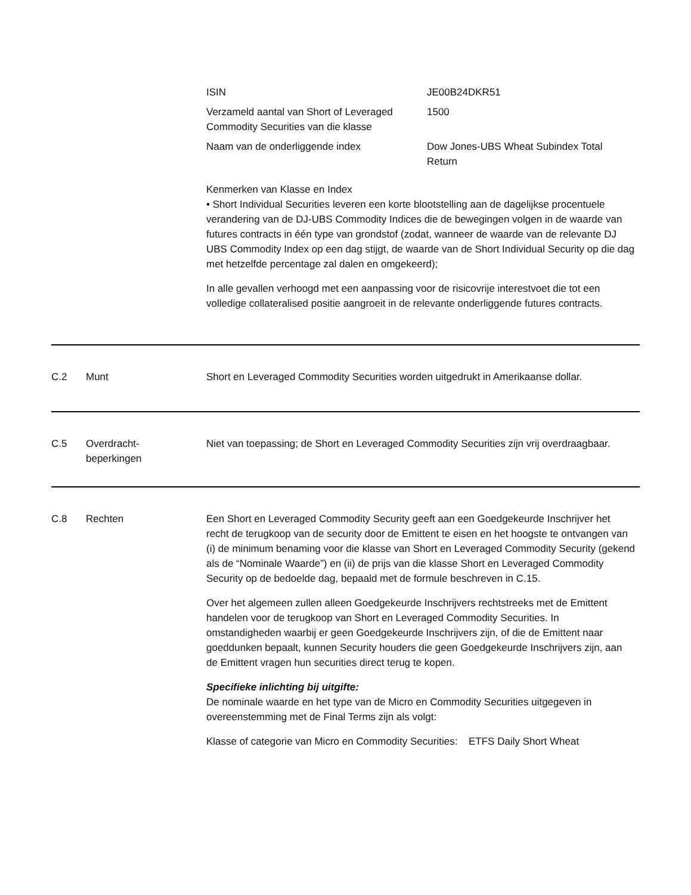| ISIN | JE00B24DKR51 |
| Verzameld aantal van Short of Leveraged Commodity Securities van die klasse | 1500 |
| Naam van de onderliggende index | Dow Jones-UBS Wheat Subindex Total Return |
Kenmerken van Klasse en Index
• Short Individual Securities leveren een korte blootstelling aan de dagelijkse procentuele verandering van de DJ-UBS Commodity Indices die de bewegingen volgen in de waarde van futures contracts in één type van grondstof (zodat, wanneer de waarde van de relevante DJ UBS Commodity Index op een dag stijgt, de waarde van de Short Individual Security op die dag met hetzelfde percentage zal dalen en omgekeerd);
In alle gevallen verhoogd met een aanpassing voor de risicovrije interestvoet die tot een volledige collateralised positie aangroeit in de relevante onderliggende futures contracts.
C.2 Munt Short en Leveraged Commodity Securities worden uitgedrukt in Amerikaanse dollar.
C.5 Overdracht-
beperkingen
Niet van toepassing; de Short en Leveraged Commodity Securities zijn vrij overdraagbaar.
C.8 Rechten Een Short en Leveraged Commodity Security geeft aan een Goedgekeurde Inschrijver het recht de terugkoop van de security door de Emittent te eisen en het hoogste te ontvangen van (i) de minimum benaming voor die klasse van Short en Leveraged Commodity Security (gekend als de “Nominale Waarde”) en (ii) de prijs van die klasse Short en Leveraged Commodity Security op de bedoelde dag, bepaald met de formule beschreven in C.15.
Over het algemeen zullen alleen Goedgekeurde Inschrijvers rechtstreeks met de Emittent handelen voor de terugkoop van Short en Leveraged Commodity Securities. In omstandigheden waarbij er geen Goedgekeurde Inschrijvers zijn, of die de Emittent naar goeddunken bepaalt, kunnen Security houders die geen Goedgekeurde Inschrijvers zijn, aan de Emittent vragen hun securities direct terug te kopen.
Specifieke inlichting bij uitgifte:
De nominale waarde en het type van de Micro en Commodity Securities uitgegeven in overeenstemming met de Final Terms zijn als volgt:
| Klasse of categorie van Micro en Commodity Securities: | ETFS Daily Short Wheat |